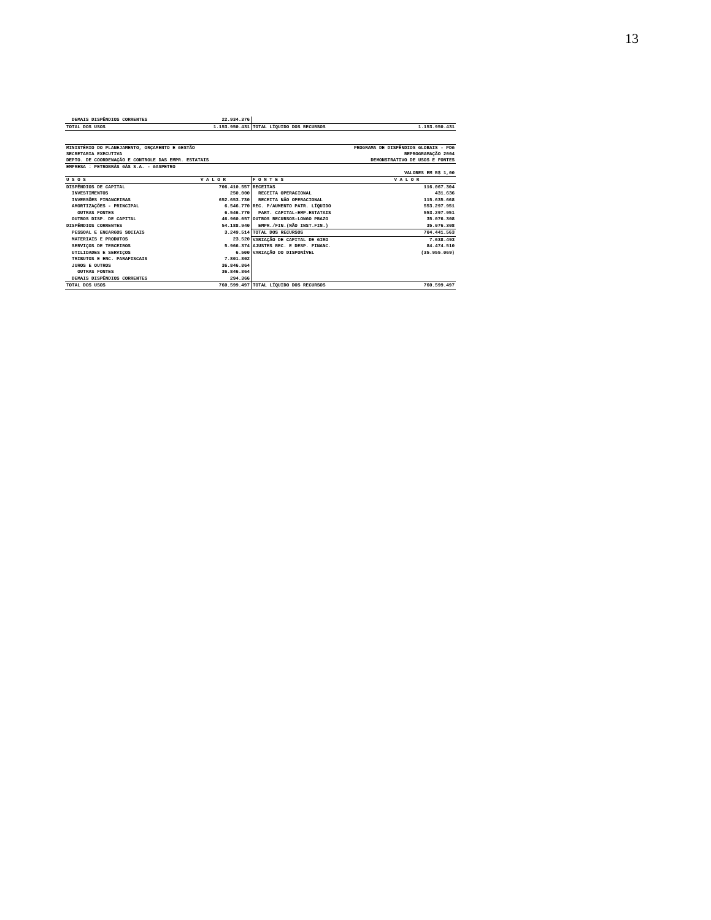13
| DEMAIS DISPÊNDIOS CORRENTES | 22.934.376 | | |
| TOTAL DOS USOS | 1.153.950.431 | TOTAL LÍQUIDO DOS RECURSOS | 1.153.950.431 |
| MINISTÉRIO DO PLANEJAMENTO, ORÇAMENTO E GESTÃO | PROGRAMA DE DISPÊNDIOS GLOBAIS - PDG |
| SECRETARIA EXECUTIVA | REPROGRAMAÇÃO 2004 |
| DEPTO. DE COORDENAÇÃO E CONTROLE DAS EMPR. ESTATAIS | DEMONSTRATIVO DE USOS E FONTES |
| EMPRESA : PETROBRÁS GÁS S.A. - GASPETRO | |
| | VALORES EM R$ 1,00 |
| U S O S | V A L O R | F O N T E S | V A L O R |
| --- | --- | --- | --- |
| DISPÊNDIOS DE CAPITAL | 706.410.557 | RECEITAS | 116.067.304 |
| INVESTIMENTOS | 250.000 | RECEITA OPERACIONAL | 431.636 |
| INVERSÕES FINANCEIRAS | 652.653.730 | RECEITA NÃO OPERACIONAL | 115.635.668 |
| AMORTIZAÇÕES - PRINCIPAL | 6.546.770 | REC. P/AUMENTO PATR. LÍQUIDO | 553.297.951 |
| OUTRAS FONTES | 6.546.770 | PART. CAPITAL-EMP.ESTATAIS | 553.297.951 |
| OUTROS DISP. DE CAPITAL | 46.960.057 | OUTROS RECURSOS-LONGO PRAZO | 35.076.308 |
| DISPÊNDIOS CORRENTES | 54.188.940 | EMPR./FIN.(NÃO INST.FIN.) | 35.076.308 |
| PESSOAL E ENCARGOS SOCIAIS | 3.249.514 | TOTAL DOS RECURSOS | 704.441.563 |
| MATERIAIS E PRODUTOS | 23.520 | VARIAÇÃO DE CAPITAL DE GIRO | 7.638.493 |
| SERVIÇOS DE TERCEIROS | 5.966.374 | AJUSTES REC. E DESP. FINANC. | 84.474.510 |
| UTILIDADES E SERVIÇOS | 6.500 | VARIAÇÃO DO DISPONÍVEL | (35.955.069) |
| TRIBUTOS E ENC. PARAFISCAIS | 7.801.802 | | |
| JUROS E OUTROS | 36.846.864 | | |
| OUTRAS FONTES | 36.846.864 | | |
| DEMAIS DISPÊNDIOS CORRENTES | 294.366 | | |
| TOTAL DOS USOS | 760.599.497 | TOTAL LÍQUIDO DOS RECURSOS | 760.599.497 |